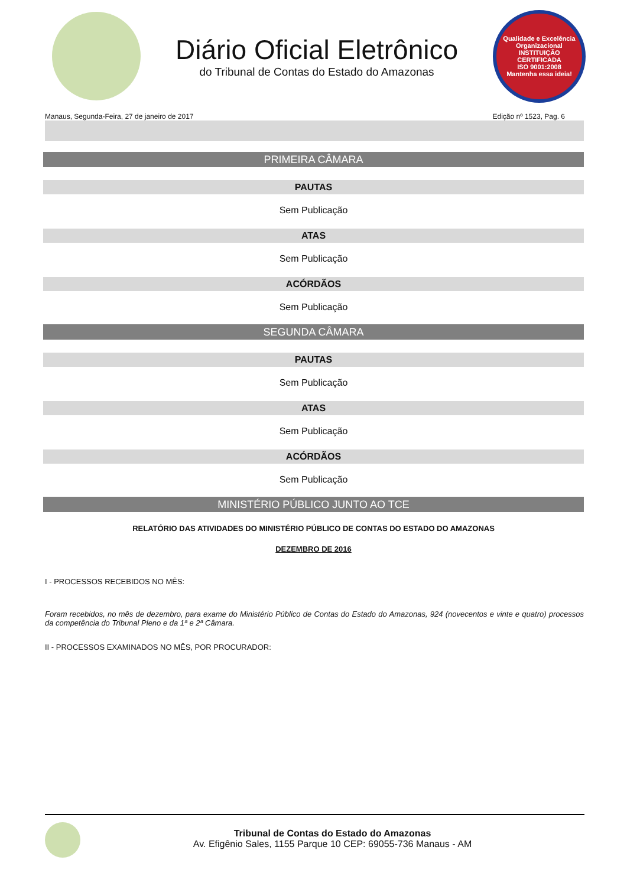Diário Oficial Eletrônico
do Tribunal de Contas do Estado do Amazonas
Qualidade e Excelência Organizacional
INSTITUIÇÃO CERTIFICADA
ISO 9001:2008
Mantenha essa ideia!
Manaus, Segunda-Feira, 27 de janeiro de 2017 Edição nº 1523, Pag. 6
PRIMEIRA CÂMARA
PAUTAS
Sem Publicação
ATAS
Sem Publicação
ACÓRDÃOS
Sem Publicação
SEGUNDA CÂMARA
PAUTAS
Sem Publicação
ATAS
Sem Publicação
ACÓRDÃOS
Sem Publicação
MINISTÉRIO PÚBLICO JUNTO AO TCE
RELATÓRIO DAS ATIVIDADES DO MINISTÉRIO PÚBLICO DE CONTAS DO ESTADO DO AMAZONAS
DEZEMBRO DE 2016
I - PROCESSOS RECEBIDOS NO MÊS:
Foram recebidos, no mês de dezembro, para exame do Ministério Público de Contas do Estado do Amazonas, 924 (novecentos e vinte e quatro) processos da competência do Tribunal Pleno e da 1ª e 2ª Câmara.
II - PROCESSOS EXAMINADOS NO MÊS, POR PROCURADOR:
Tribunal de Contas do Estado do Amazonas
Av. Efigênio Sales, 1155 Parque 10 CEP: 69055-736 Manaus - AM